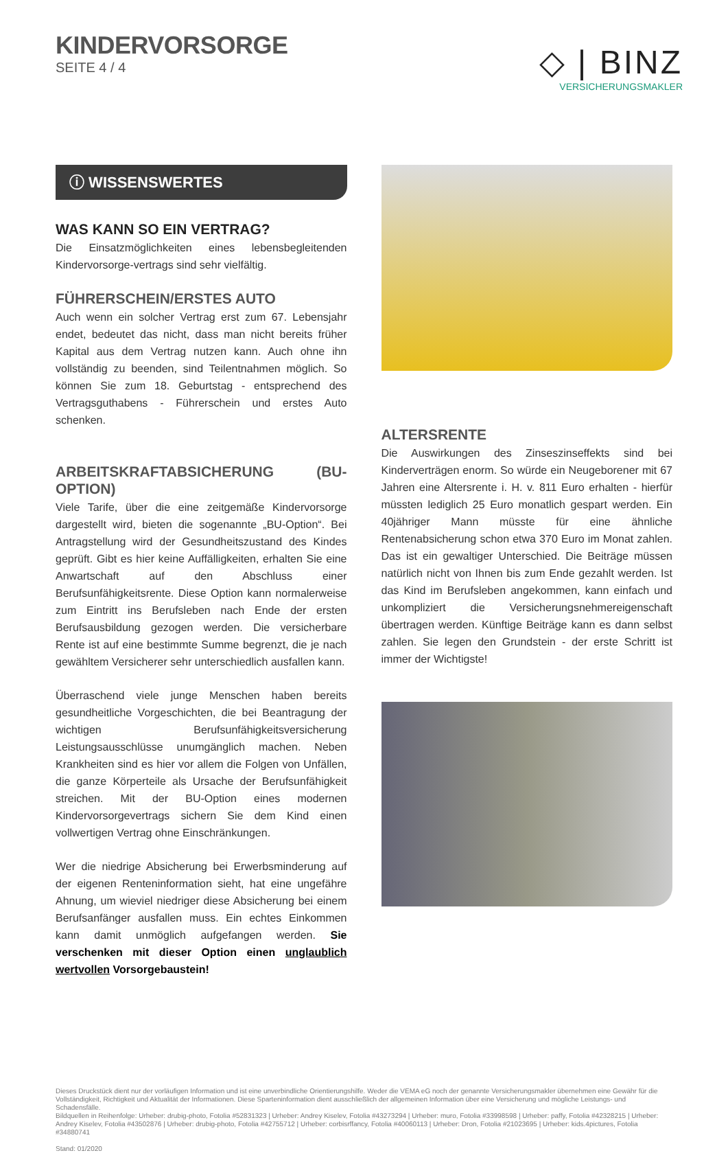KINDERVORSORGE
SEITE 4 / 4
◇ | BINZ
VERSICHERUNGSMAKLER
ⓘ WISSENSWERTES
WAS KANN SO EIN VERTRAG?
Die Einsatzmöglichkeiten eines lebensbegleitenden Kindervorsorge-vertrags sind sehr vielfältig.
FÜHRERSCHEIN/ERSTES AUTO
Auch wenn ein solcher Vertrag erst zum 67. Lebensjahr endet, bedeutet das nicht, dass man nicht bereits früher Kapital aus dem Vertrag nutzen kann. Auch ohne ihn vollständig zu beenden, sind Teilentnahmen möglich. So können Sie zum 18. Geburtstag - entsprechend des Vertragsguthabens - Führerschein und erstes Auto schenken.
ARBEITSKRAFTABSICHERUNG (BU-OPTION)
Viele Tarife, über die eine zeitgemäße Kindervorsorge dargestellt wird, bieten die sogenannte „BU-Option“. Bei Antragstellung wird der Gesundheitszustand des Kindes geprüft. Gibt es hier keine Auffälligkeiten, erhalten Sie eine Anwartschaft auf den Abschluss einer Berufsunfähigkeitsrente. Diese Option kann normalerweise zum Eintritt ins Berufsleben nach Ende der ersten Berufsausbildung gezogen werden. Die versicherbare Rente ist auf eine bestimmte Summe begrenzt, die je nach gewähltem Versicherer sehr unterschiedlich ausfallen kann.
Überraschend viele junge Menschen haben bereits gesundheitliche Vorgeschichten, die bei Beantragung der wichtigen Berufsunfähigkeitsversicherung Leistungsausschlüsse unumgänglich machen. Neben Krankheiten sind es hier vor allem die Folgen von Unfällen, die ganze Körperteile als Ursache der Berufsunfähigkeit streichen. Mit der BU-Option eines modernen Kindervorsorgevertrags sichern Sie dem Kind einen vollwertigen Vertrag ohne Einschränkungen.
Wer die niedrige Absicherung bei Erwerbsminderung auf der eigenen Renteninformation sieht, hat eine ungefähre Ahnung, um wieviel niedriger diese Absicherung bei einem Berufsanfänger ausfallen muss. Ein echtes Einkommen kann damit unmöglich aufgefangen werden. Sie verschenken mit dieser Option einen unglaublich wertvollen Vorsorgebaustein!
ALTERSRENTE
Die Auswirkungen des Zinseszinseffekts sind bei Kinderverträgen enorm. So würde ein Neugeborener mit 67 Jahren eine Altersrente i. H. v. 811 Euro erhalten - hierfür müssten lediglich 25 Euro monatlich gespart werden. Ein 40jähriger Mann müsste für eine ähnliche Rentenabsicherung schon etwa 370 Euro im Monat zahlen. Das ist ein gewaltiger Unterschied. Die Beiträge müssen natürlich nicht von Ihnen bis zum Ende gezahlt werden. Ist das Kind im Berufsleben angekommen, kann einfach und unkompliziert die Versicherungsnehmereigenschaft übertragen werden. Künftige Beiträge kann es dann selbst zahlen. Sie legen den Grundstein - der erste Schritt ist immer der Wichtigste!
Dieses Druckstück dient nur der vorläufigen Information und ist eine unverbindliche Orientierungshilfe. Weder die VEMA eG noch der genannte Versicherungsmakler übernehmen eine Gewähr für die Vollständigkeit, Richtigkeit und Aktualität der Informationen. Diese Sparteninformation dient ausschließlich der allgemeinen Information über eine Versicherung und mögliche Leistungs- und Schadensfälle.
Bildquellen in Reihenfolge: Urheber: drubig-photo, Fotolia #52831323 | Urheber: Andrey Kiselev, Fotolia #43273294 | Urheber: muro, Fotolia #33998598 | Urheber: paffy, Fotolia #42328215 | Urheber: Andrey Kiselev, Fotolia #43502876 | Urheber: drubig-photo, Fotolia #42755712 | Urheber: corbisrffancy, Fotolia #40060113 | Urheber: Dron, Fotolia #21023695 | Urheber: kids.4pictures, Fotolia #34880741
Stand: 01/2020